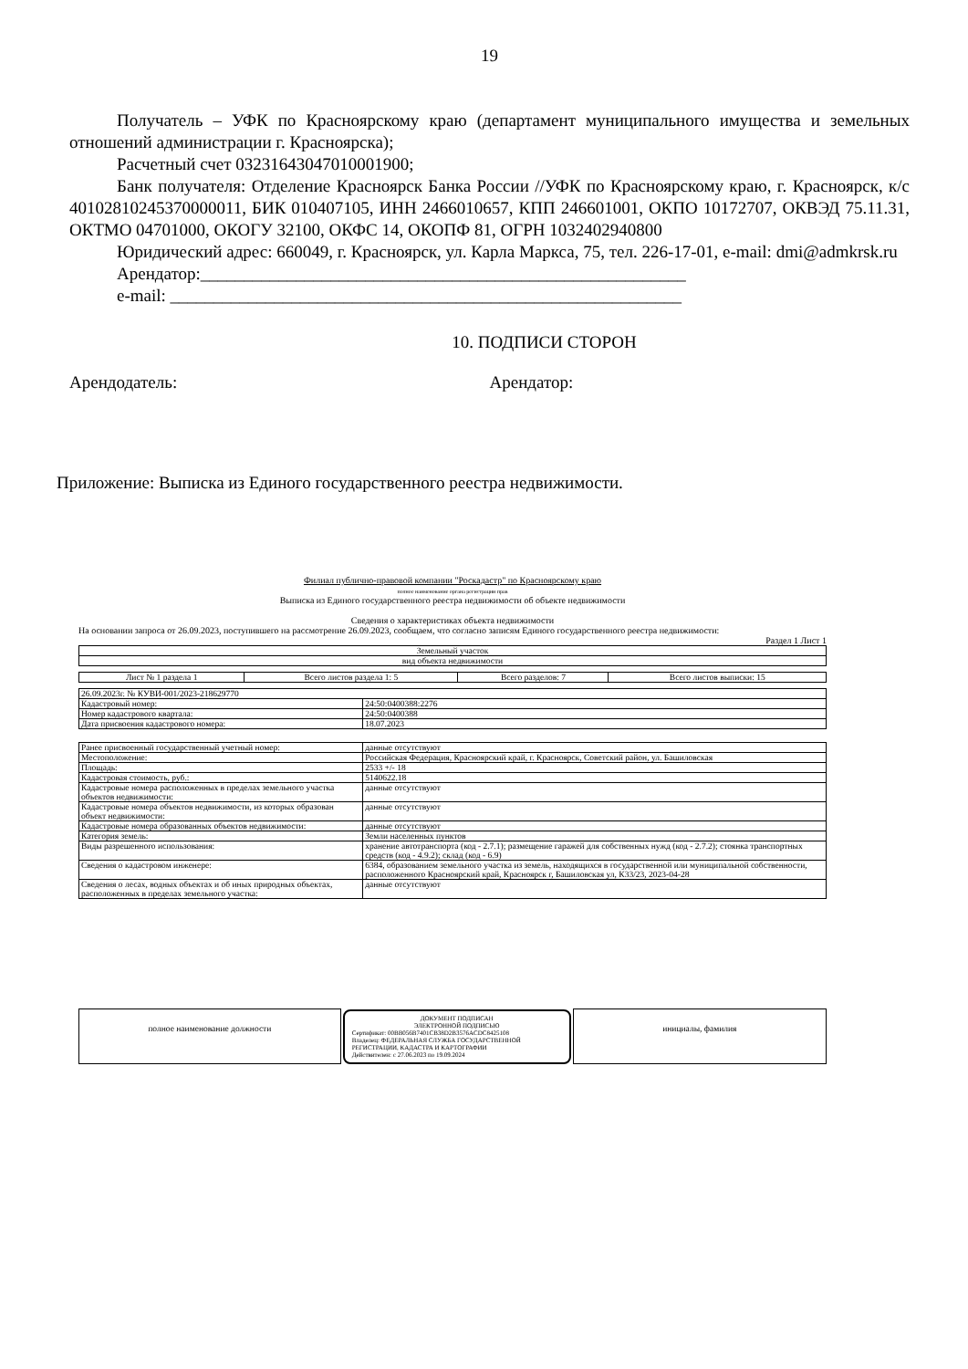19
Получатель – УФК по Красноярскому краю (департамент муниципального имущества и земельных отношений администрации г. Красноярска);
Расчетный счет 03231643047010001900;
Банк получателя: Отделение Красноярск Банка России //УФК по Красноярскому краю, г. Красноярск, к/с 40102810245370000011, БИК 010407105, ИНН 2466010657, КПП 246601001, ОКПО 10172707, ОКВЭД 75.11.31, ОКТМО 04701000, ОКОГУ 32100, ОКФС 14, ОКОПФ 81, ОГРН 1032402940800
Юридический адрес: 660049, г. Красноярск, ул. Карла Маркса, 75, тел. 226-17-01, e-mail: dmi@admkrsk.ru
Арендатор:________________________________________________________
e-mail: ___________________________________________________________
10. ПОДПИСИ СТОРОН
Арендодатель: Арендатор:
Приложение: Выписка из Единого государственного реестра недвижимости.
Филиал публично-правовой компании "Роскадастр" по Красноярскому краю
полное наименование органа регистрации прав
Выписка из Единого государственного реестра недвижимости об объекте недвижимости
Сведения о характеристиках объекта недвижимости
На основании запроса от 26.09.2023, поступившего на рассмотрение 26.09.2023, сообщаем, что согласно записям Единого государственного реестра недвижимости:
Раздел 1 Лист 1
| Земельный участок |
| вид объекта недвижимости |
| Лист № 1 раздела 1 | Всего листов раздела 1: 5 | Всего разделов: 7 | Всего листов выписки: 15 |
| 26.09.2023г. № КУВИ-001/2023-218629770 | |
| Кадастровый номер: | 24:50:0400388:2276 |
| Номер кадастрового квартала: | 24:50:0400388 |
| Дата присвоения кадастрового номера: | 18.07.2023 |
| Ранее присвоенный государственный учетный номер: | данные отсутствуют |
| Местоположение: | Российская Федерация, Красноярский край, г. Красноярск, Советский район, ул. Башиловская |
| Площадь: | 2533 +/- 18 |
| Кадастровая стоимость, руб.: | 5140622.18 |
| Кадастровые номера расположенных в пределах земельного участка объектов недвижимости: | данные отсутствуют |
| Кадастровые номера объектов недвижимости, из которых образован объект недвижимости: | данные отсутствуют |
| Кадастровые номера образованных объектов недвижимости: | данные отсутствуют |
| Категория земель: | Земли населенных пунктов |
| Виды разрешенного использования: | хранение автотранспорта (код - 2.7.1); размещение гаражей для собственных нужд (код - 2.7.2); стоянка транспортных средств (код - 4.9.2); склад (код - 6.9) |
| Сведения о кадастровом инженере: | 6384, образованием земельного участка из земель, находящихся в государственной или муниципальной собственности, расположенного Красноярский край, Красноярск г, Башиловская ул, К33/23, 2023-04-28 |
| Сведения о лесах, водных объектах и об иных природных объектах, расположенных в пределах земельного участка: | данные отсутствуют |
| полное наименование должности | ДОКУМЕНТ ПОДПИСАН ЭЛЕКТРОННОЙ ПОДПИСЬЮ Сертификат: 00BB056B7401CB38D2B3576ACDC8425108 Владелец: ФЕДЕРАЛЬНАЯ СЛУЖБА ГОСУДАРСТВЕННОЙ РЕГИСТРАЦИИ, КАДАСТРА И КАРТОГРАФИИ Действителен: с 27.06.2023 по 19.09.2024 | инициалы, фамилия |